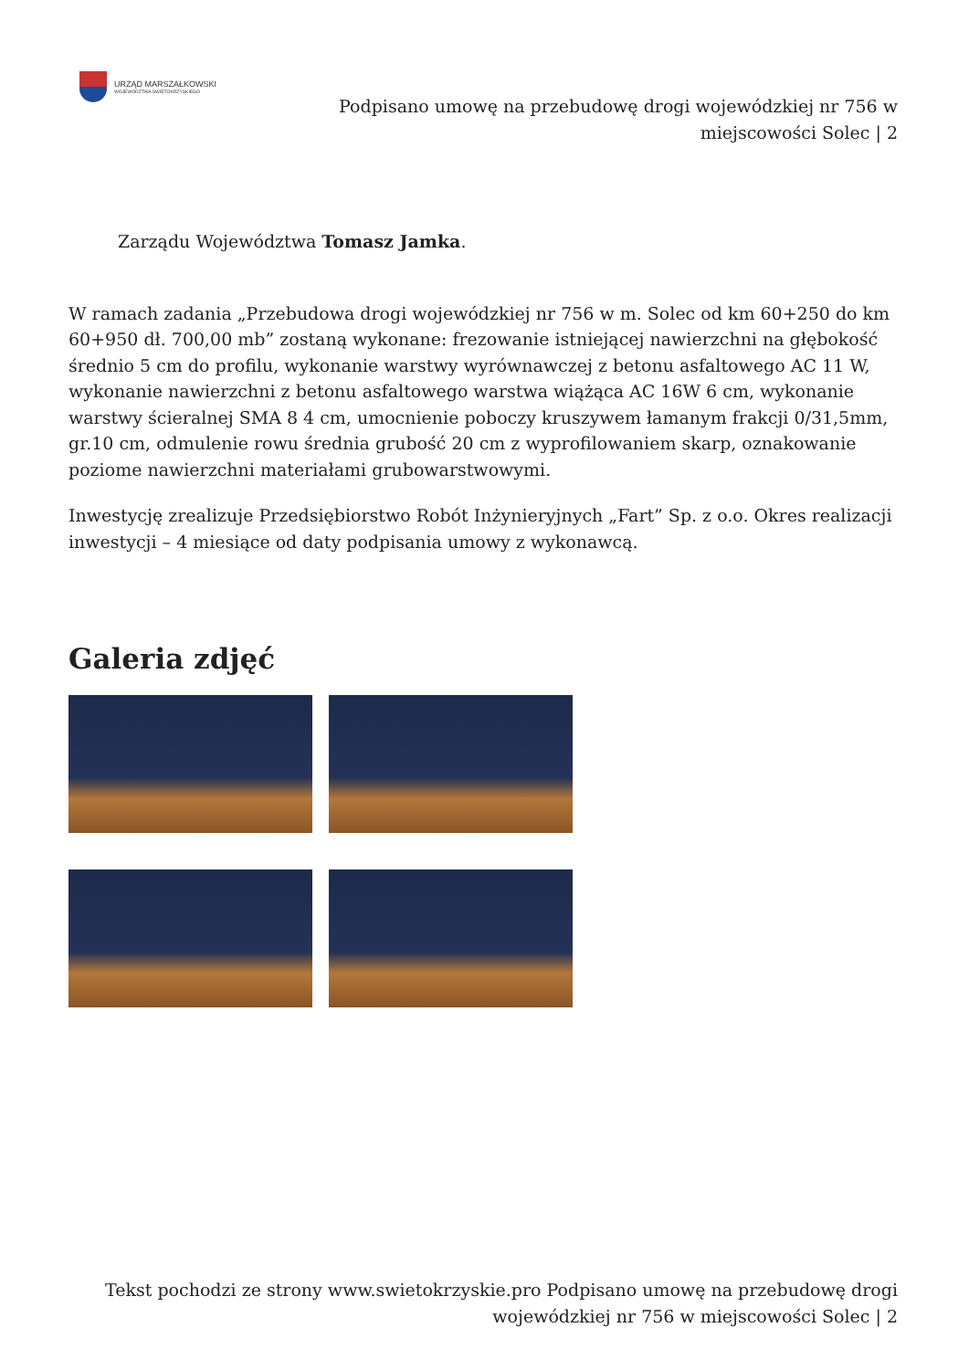URZĄD MARSZAŁKOWSKI
WOJEWÓDZTWA ŚWIĘTOKRZYSKIEGO
Podpisano umowę na przebudowę drogi wojewódzkiej nr 756 w miejscowości Solec | 2
Zarządu Województwa Tomasz Jamka.
W ramach zadania „Przebudowa drogi wojewódzkiej nr 756 w m. Solec od km 60+250 do km 60+950 dł. 700,00 mb” zostaną wykonane: frezowanie istniejącej nawierzchni na głębokość średnio 5 cm do profilu, wykonanie warstwy wyrównawczej z betonu asfaltowego AC 11 W, wykonanie nawierzchni z betonu asfaltowego warstwa wiążąca AC 16W 6 cm, wykonanie warstwy ścieralnej SMA 8 4 cm, umocnienie poboczy kruszywem łamanym frakcji 0/31,5mm, gr.10 cm, odmulenie rowu średnia grubość 20 cm z wyprofilowaniem skarp, oznakowanie poziome nawierzchni materiałami grubowarstwowymi.
Inwestycję zrealizuje Przedsiębiorstwo Robót Inżynieryjnych „Fart” Sp. z o.o. Okres realizacji inwestycji – 4 miesiące od daty podpisania umowy z wykonawcą.
Galeria zdjęć
Tekst pochodzi ze strony www.swietokrzyskie.pro Podpisano umowę na przebudowę drogi wojewódzkiej nr 756 w miejscowości Solec | 2